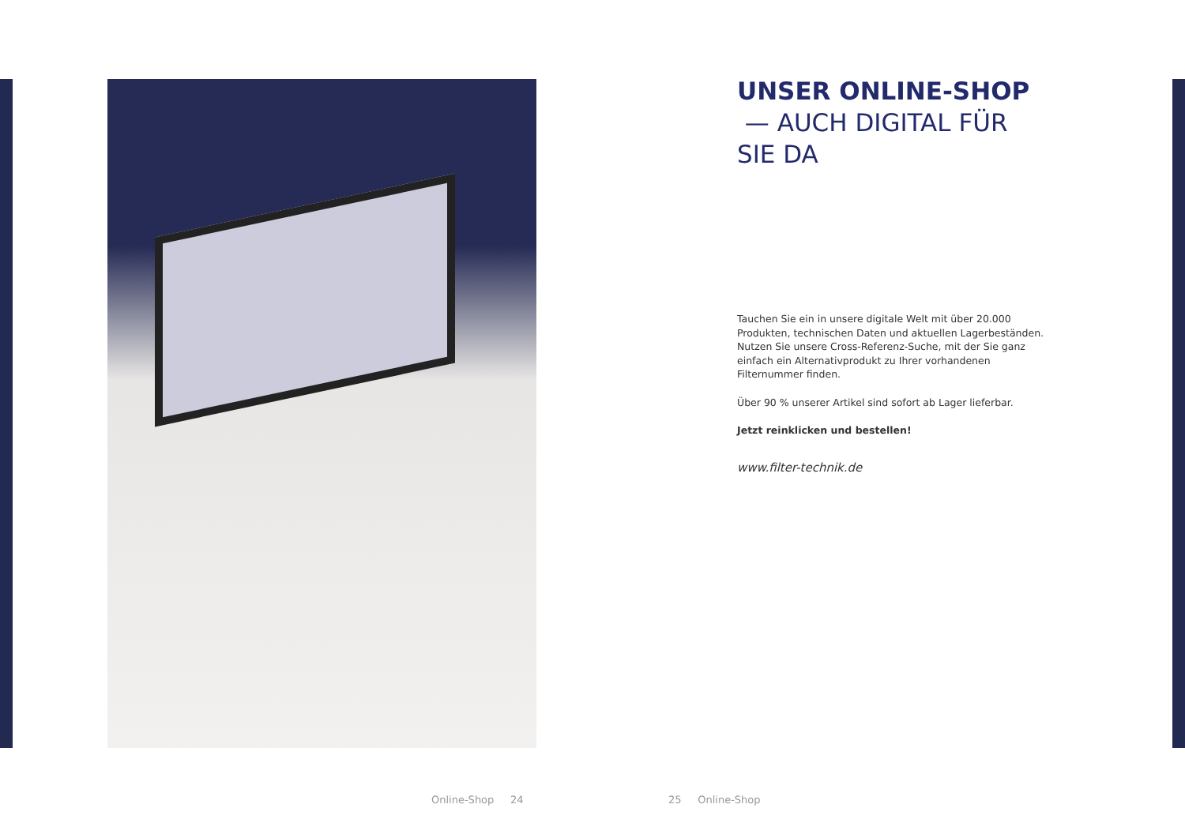UNSER ONLINE-SHOP
— AUCH DIGITAL FÜR SIE DA
Tauchen Sie ein in unsere digitale Welt mit über 20.000 Produkten, technischen Daten und aktuellen Lager­beständen. Nutzen Sie unsere Cross-Referenz-Suche, mit der Sie ganz einfach ein Alternativprodukt zu Ihrer vorhandenen Filternummer finden.
Über 90 % unserer Artikel sind sofort ab Lager lieferbar.
Jetzt reinklicken und bestellen!
www.filter-technik.de
Online-Shop 24 25 Online-Shop